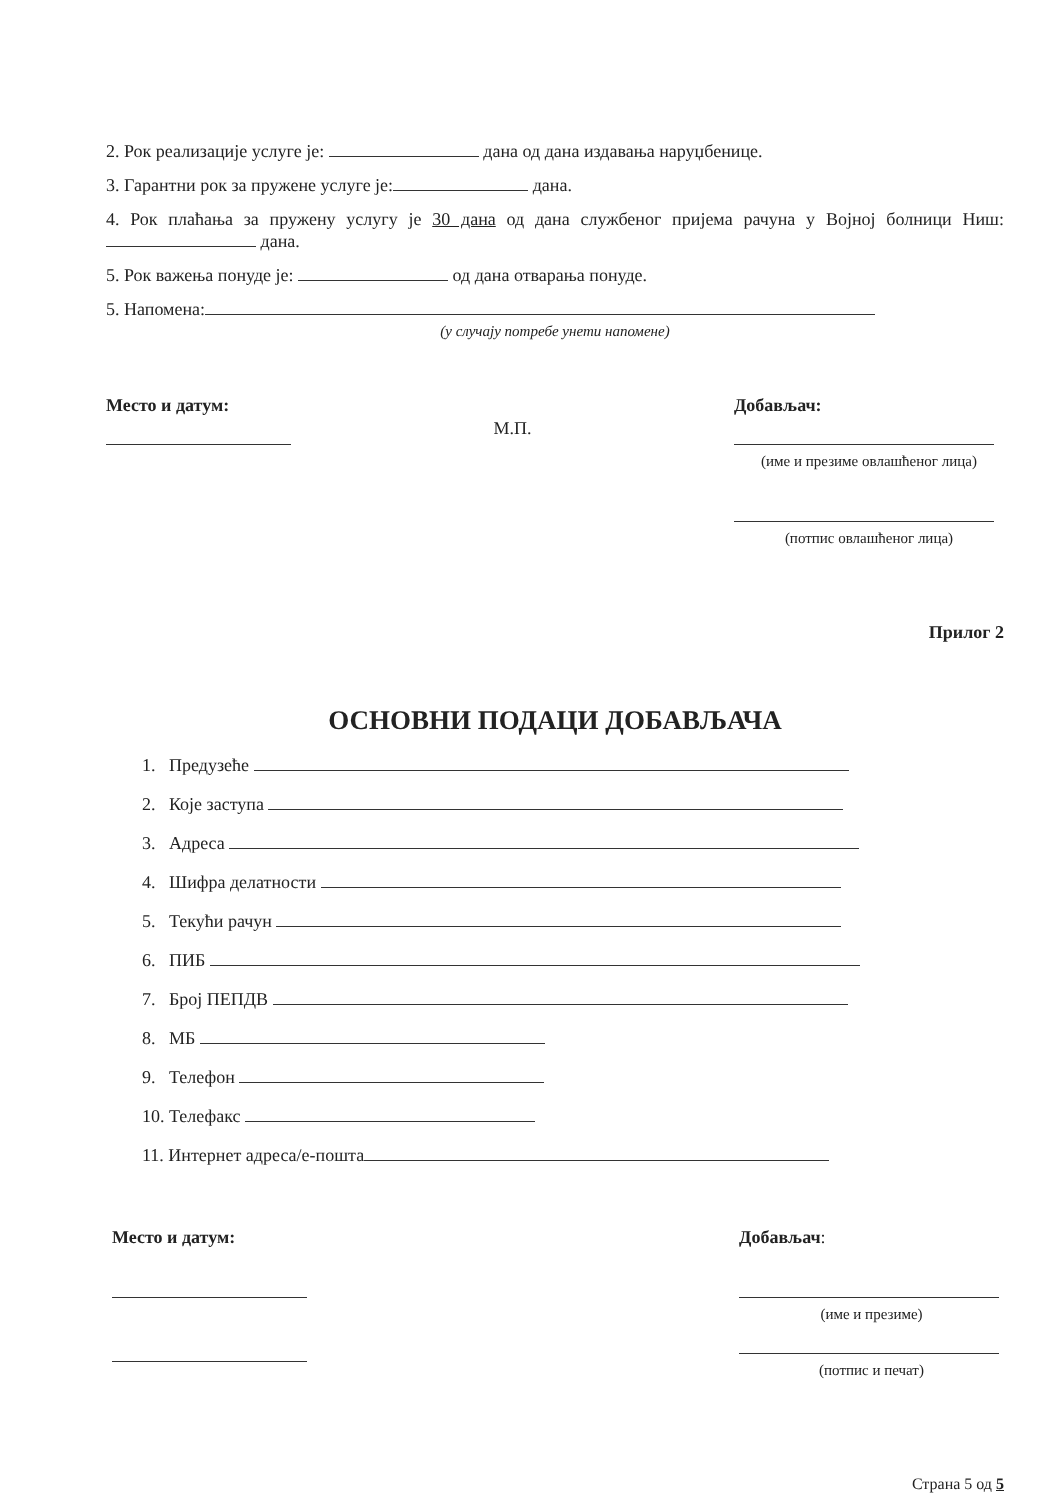2. Рок реализације услуге је: дана од дана издавања наруџбенице.
3. Гарантни рок за пружене услуге је: дана.
4. Рок плаћања за пружену услугу је 30 дана од дана службеног пријема рачуна у Војној болници Ниш: дана.
5. Рок важења понуде је: од дана отварања понуде.
5. Напомена:
(у случају потребе унети напомене)
Место и датум:
М.П.
Добављач:
(име и презиме овлашћеног лица)
(потпис овлашћеног лица)
Прилог 2
ОСНОВНИ ПОДАЦИ ДОБАВЉАЧА
1. Предузеће
2. Које заступа
3. Адреса
4. Шифра делатности
5. Текући рачун
6. ПИБ
7. Број ПЕПДВ
8. МБ
9. Телефон
10. Телефакс
11. Интернет адреса/е-пошта
Место и датум:
Добављач:
(име и презиме)
(потпис и печат)
Страна 5 од 5